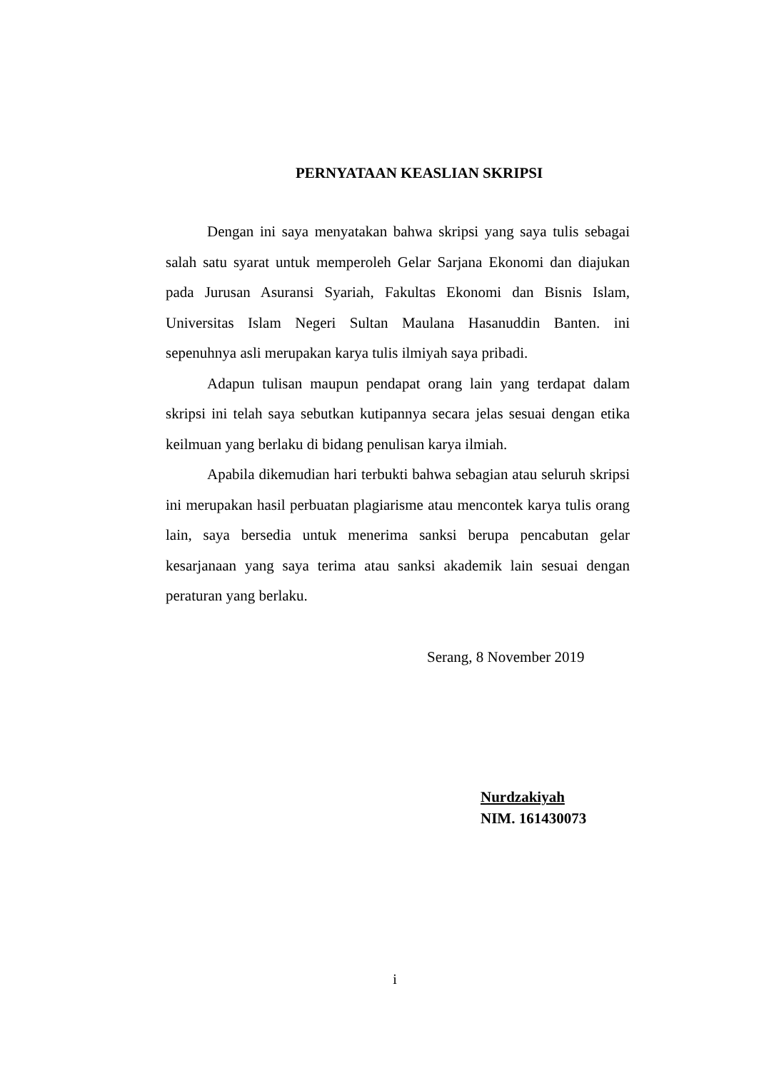PERNYATAAN KEASLIAN SKRIPSI
Dengan ini saya menyatakan bahwa skripsi yang saya tulis sebagai salah satu syarat untuk memperoleh Gelar Sarjana Ekonomi dan diajukan pada Jurusan Asuransi Syariah, Fakultas Ekonomi dan Bisnis Islam, Universitas Islam Negeri Sultan Maulana Hasanuddin Banten. ini sepenuhnya asli merupakan karya tulis ilmiyah saya pribadi.
Adapun tulisan maupun pendapat orang lain yang terdapat dalam skripsi ini telah saya sebutkan kutipannya secara jelas sesuai dengan etika keilmuan yang berlaku di bidang penulisan karya ilmiah.
Apabila dikemudian hari terbukti bahwa sebagian atau seluruh skripsi ini merupakan hasil perbuatan plagiarisme atau mencontek karya tulis orang lain, saya bersedia untuk menerima sanksi berupa pencabutan gelar kesarjanaan yang saya terima atau sanksi akademik lain sesuai dengan peraturan yang berlaku.
Serang, 8 November 2019
Nurdzakiyah
NIM. 161430073
i